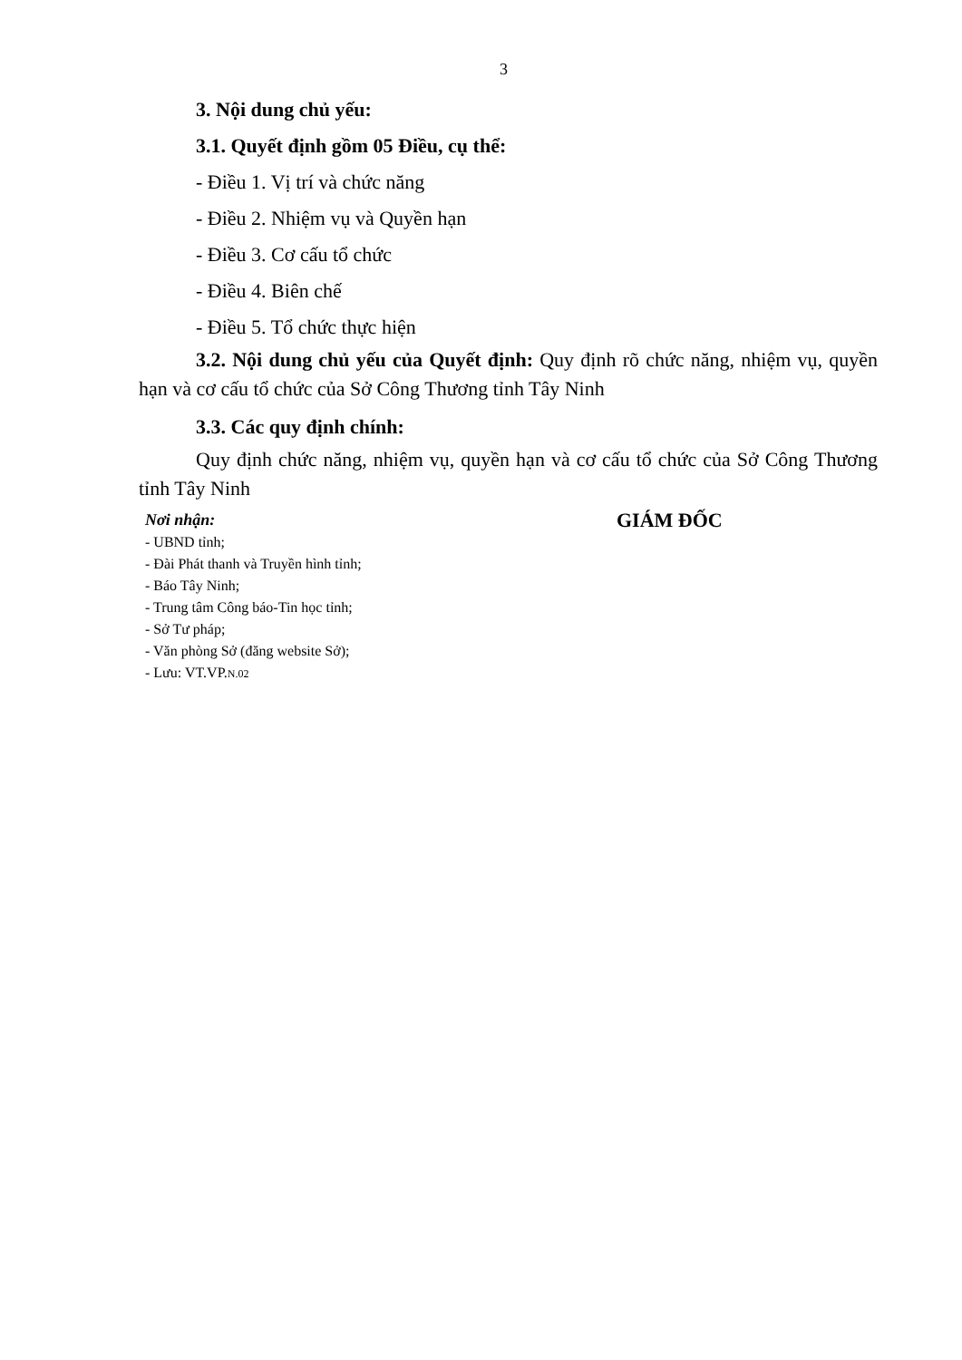3
3. Nội dung chủ yếu:
3.1. Quyết định gồm 05 Điều, cụ thể:
- Điều 1. Vị trí và chức năng
- Điều 2. Nhiệm vụ và Quyền hạn
- Điều 3. Cơ cấu tổ chức
- Điều 4. Biên chế
- Điều 5. Tổ chức thực hiện
3.2. Nội dung chủ yếu của Quyết định: Quy định rõ chức năng, nhiệm vụ, quyền hạn và cơ cấu tổ chức của Sở Công Thương tỉnh Tây Ninh
3.3. Các quy định chính:
Quy định chức năng, nhiệm vụ, quyền hạn và cơ cấu tổ chức của Sở Công Thương tỉnh Tây Ninh
Nơi nhận:
- UBND tỉnh;
- Đài Phát thanh và Truyền hình tỉnh;
- Báo Tây Ninh;
- Trung tâm Công báo-Tin học tỉnh;
- Sở Tư pháp;
- Văn phòng Sở (đăng website Sở);
- Lưu: VT.VP.N.02
GIÁM ĐỐC